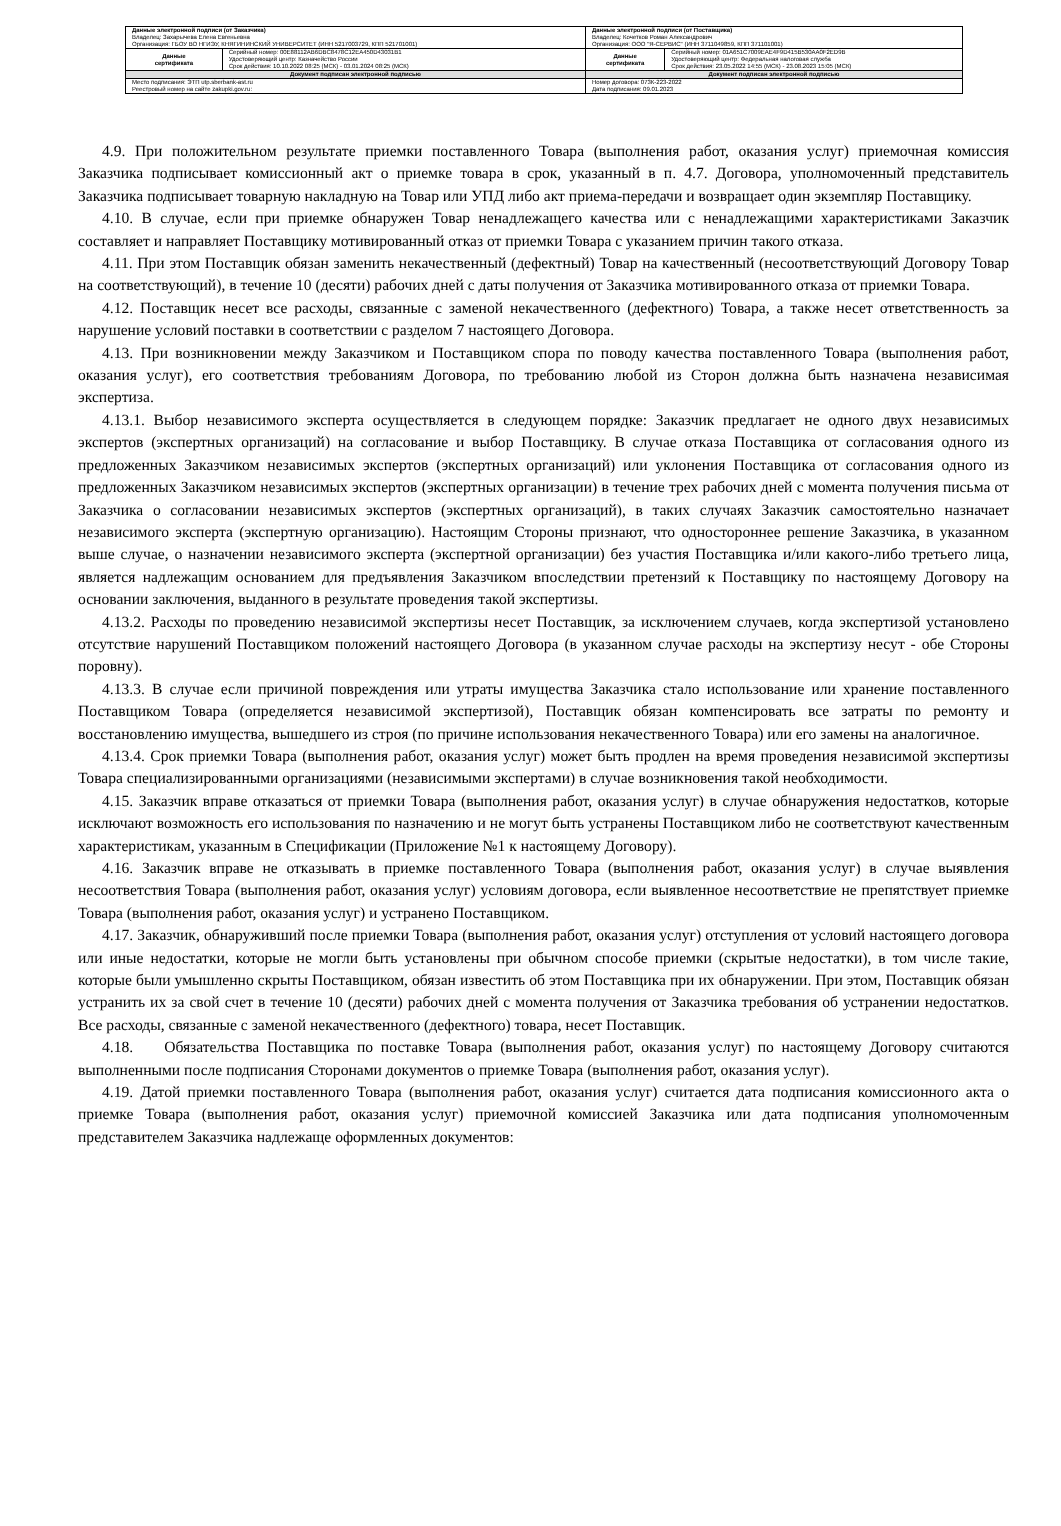| Данные электронной подписи (от Заказчика) Владелец: Захарычева Елена Евгеньевна Организация: ГБОУ ВО НГИЭУ, КНЯГИНИНСКИЙ УНИВЕРСИТЕТ (ИНН 5217003729, КПП 521701001) | | Данные электронной подписи (от Поставщика) Владелец: Кочетков Роман Александрович Организация: ООО "Я-СЕРВИС" (ИНН 3711049859, КПП 371101001) | |
| Данные сертификата | Серийный номер: 00E88112AB6DBC8478C12EA450D43031B1 Удостоверяющий центр: Казначейство России Срок действия: 10.10.2022 08:25 (МСК) - 03.01.2024 08:25 (МСК) | Данные сертификата | Серийный номер: 01A651C7009EAE4F9D415B530AA0F2ED9B Удостоверяющий центр: Федеральная налоговая служба Срок действия: 23.05.2022 14:55 (МСК) - 23.08.2023 15:05 (МСК) |
| Документ подписан электронной подписью | | Документ подписан электронной подписью | |
| Место подписания: ЭТП utp.sberbank-ast.ru Реестровый номер на сайте zakupki.gov.ru: | | Номер договора: 073К-223-2022 Дата подписания: 09.01.2023 | |
4.9. При положительном результате приемки поставленного Товара (выполнения работ, оказания услуг) приемочная комиссия Заказчика подписывает комиссионный акт о приемке товара в срок, указанный в п. 4.7. Договора, уполномоченный представитель Заказчика подписывает товарную накладную на Товар или УПД либо акт приема-передачи и возвращает один экземпляр Поставщику.
4.10. В случае, если при приемке обнаружен Товар ненадлежащего качества или с ненадлежащими характеристиками Заказчик составляет и направляет Поставщику мотивированный отказ от приемки Товара с указанием причин такого отказа.
4.11. При этом Поставщик обязан заменить некачественный (дефектный) Товар на качественный (несоответствующий Договору Товар на соответствующий), в течение 10 (десяти) рабочих дней с даты получения от Заказчика мотивированного отказа от приемки Товара.
4.12. Поставщик несет все расходы, связанные с заменой некачественного (дефектного) Товара, а также несет ответственность за нарушение условий поставки в соответствии с разделом 7 настоящего Договора.
4.13. При возникновении между Заказчиком и Поставщиком спора по поводу качества поставленного Товара (выполнения работ, оказания услуг), его соответствия требованиям Договора, по требованию любой из Сторон должна быть назначена независимая экспертиза.
4.13.1. Выбор независимого эксперта осуществляется в следующем порядке: Заказчик предлагает не одного двух независимых экспертов (экспертных организаций) на согласование и выбор Поставщику. В случае отказа Поставщика от согласования одного из предложенных Заказчиком независимых экспертов (экспертных организаций) или уклонения Поставщика от согласования одного из предложенных Заказчиком независимых экспертов (экспертных организации) в течение трех рабочих дней с момента получения письма от Заказчика о согласовании независимых экспертов (экспертных организаций), в таких случаях Заказчик самостоятельно назначает независимого эксперта (экспертную организацию). Настоящим Стороны признают, что одностороннее решение Заказчика, в указанном выше случае, о назначении независимого эксперта (экспертной организации) без участия Поставщика и/или какого-либо третьего лица, является надлежащим основанием для предъявления Заказчиком впоследствии претензий к Поставщику по настоящему Договору на основании заключения, выданного в результате проведения такой экспертизы.
4.13.2. Расходы по проведению независимой экспертизы несет Поставщик, за исключением случаев, когда экспертизой установлено отсутствие нарушений Поставщиком положений настоящего Договора (в указанном случае расходы на экспертизу несут - обе Стороны поровну).
4.13.3. В случае если причиной повреждения или утраты имущества Заказчика стало использование или хранение поставленного Поставщиком Товара (определяется независимой экспертизой), Поставщик обязан компенсировать все затраты по ремонту и восстановлению имущества, вышедшего из строя (по причине использования некачественного Товара) или его замены на аналогичное.
4.13.4. Срок приемки Товара (выполнения работ, оказания услуг) может быть продлен на время проведения независимой экспертизы Товара специализированными организациями (независимыми экспертами) в случае возникновения такой необходимости.
4.15. Заказчик вправе отказаться от приемки Товара (выполнения работ, оказания услуг) в случае обнаружения недостатков, которые исключают возможность его использования по назначению и не могут быть устранены Поставщиком либо не соответствуют качественным характеристикам, указанным в Спецификации (Приложение №1 к настоящему Договору).
4.16. Заказчик вправе не отказывать в приемке поставленного Товара (выполнения работ, оказания услуг) в случае выявления несоответствия Товара (выполнения работ, оказания услуг) условиям договора, если выявленное несоответствие не препятствует приемке Товара (выполнения работ, оказания услуг) и устранено Поставщиком.
4.17. Заказчик, обнаруживший после приемки Товара (выполнения работ, оказания услуг) отступления от условий настоящего договора или иные недостатки, которые не могли быть установлены при обычном способе приемки (скрытые недостатки), в том числе такие, которые были умышленно скрыты Поставщиком, обязан известить об этом Поставщика при их обнаружении. При этом, Поставщик обязан устранить их за свой счет в течение 10 (десяти) рабочих дней с момента получения от Заказчика требования об устранении недостатков. Все расходы, связанные с заменой некачественного (дефектного) товара, несет Поставщик.
4.18. Обязательства Поставщика по поставке Товара (выполнения работ, оказания услуг) по настоящему Договору считаются выполненными после подписания Сторонами документов о приемке Товара (выполнения работ, оказания услуг).
4.19. Датой приемки поставленного Товара (выполнения работ, оказания услуг) считается дата подписания комиссионного акта о приемке Товара (выполнения работ, оказания услуг) приемочной комиссией Заказчика или дата подписания уполномоченным представителем Заказчика надлежаще оформленных документов: